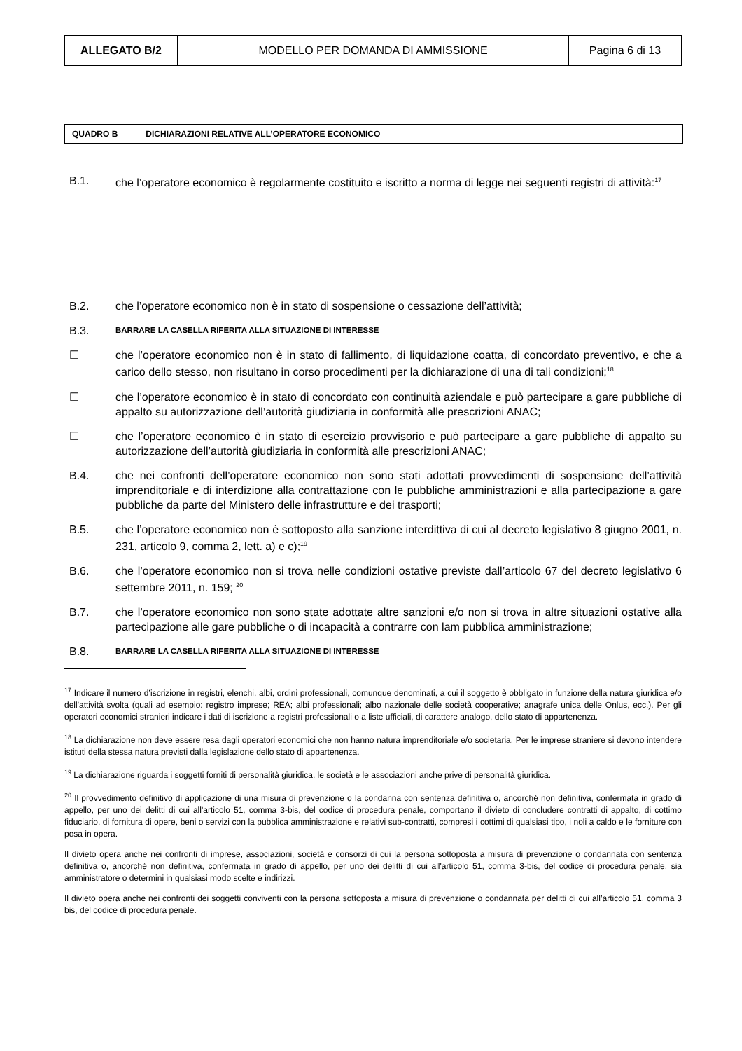| ALLEGATO B/2 | MODELLO PER DOMANDA DI AMMISSIONE | Pagina 6 di 13 |
QUADRO B DICHIARAZIONI RELATIVE ALL’OPERATORE ECONOMICO
B.1. che l’operatore economico è regolarmente costituito e iscritto a norma di legge nei seguenti registri di attività:<sup>17</sup>
B.2. che l’operatore economico non è in stato di sospensione o cessazione dell’attività;
B.3. BARRARE LA CASELLA RIFERITA ALLA SITUAZIONE DI INTERESSE
☐ che l’operatore economico non è in stato di fallimento, di liquidazione coatta, di concordato preventivo, e che a carico dello stesso, non risultano in corso procedimenti per la dichiarazione di una di tali condizioni;<sup>18</sup>
☐ che l’operatore economico è in stato di concordato con continuità aziendale e può partecipare a gare pubbliche di appalto su autorizzazione dell’autorità giudiziaria in conformità alle prescrizioni ANAC;
☐ che l’operatore economico è in stato di esercizio provvisorio e può partecipare a gare pubbliche di appalto su autorizzazione dell’autorità giudiziaria in conformità alle prescrizioni ANAC;
B.4. che nei confronti dell’operatore economico non sono stati adottati provvedimenti di sospensione dell’attività imprenditoriale e di interdizione alla contrattazione con le pubbliche amministrazioni e alla partecipazione a gare pubbliche da parte del Ministero delle infrastrutture e dei trasporti;
B.5. che l’operatore economico non è sottoposto alla sanzione interdittiva di cui al decreto legislativo 8 giugno 2001, n. 231, articolo 9, comma 2, lett. a) e c);<sup>19</sup>
B.6. che l’operatore economico non si trova nelle condizioni ostative previste dall’articolo 67 del decreto legislativo 6 settembre 2011, n. 159; <sup>20</sup>
B.7. che l’operatore economico non sono state adottate altre sanzioni e/o non si trova in altre situazioni ostative alla partecipazione alle gare pubbliche o di incapacità a contrarre con lam pubblica amministrazione;
B.8. BARRARE LA CASELLA RIFERITA ALLA SITUAZIONE DI INTERESSE
<sup>17</sup> Indicare il numero d’iscrizione in registri, elenchi, albi, ordini professionali, comunque denominati, a cui il soggetto è obbligato in funzione della natura giuridica e/o dell'attività svolta (quali ad esempio: registro imprese; REA; albi professionali; albo nazionale delle società cooperative; anagrafe unica delle Onlus, ecc.). Per gli operatori economici stranieri indicare i dati di iscrizione a registri professionali o a liste ufficiali, di carattere analogo, dello stato di appartenenza.
<sup>18</sup> La dichiarazione non deve essere resa dagli operatori economici che non hanno natura imprenditoriale e/o societaria. Per le imprese straniere si devono intendere istituti della stessa natura previsti dalla legislazione dello stato di appartenenza.
<sup>19</sup> La dichiarazione riguarda i soggetti forniti di personalità giuridica, le società e le associazioni anche prive di personalità giuridica.
<sup>20</sup> Il provvedimento definitivo di applicazione di una misura di prevenzione o la condanna con sentenza definitiva o, ancorché non definitiva, confermata in grado di appello, per uno dei delitti di cui all'articolo 51, comma 3-bis, del codice di procedura penale, comportano il divieto di concludere contratti di appalto, di cottimo fiduciario, di fornitura di opere, beni o servizi con la pubblica amministrazione e relativi sub-contratti, compresi i cottimi di qualsiasi tipo, i noli a caldo e le forniture con posa in opera.
Il divieto opera anche nei confronti di imprese, associazioni, società e consorzi di cui la persona sottoposta a misura di prevenzione o condannata con sentenza definitiva o, ancorché non definitiva, confermata in grado di appello, per uno dei delitti di cui all'articolo 51, comma 3-bis, del codice di procedura penale, sia amministratore o determini in qualsiasi modo scelte e indirizzi.
Il divieto opera anche nei confronti dei soggetti conviventi con la persona sottoposta a misura di prevenzione o condannata per delitti di cui all’articolo 51, comma 3 bis, del codice di procedura penale.